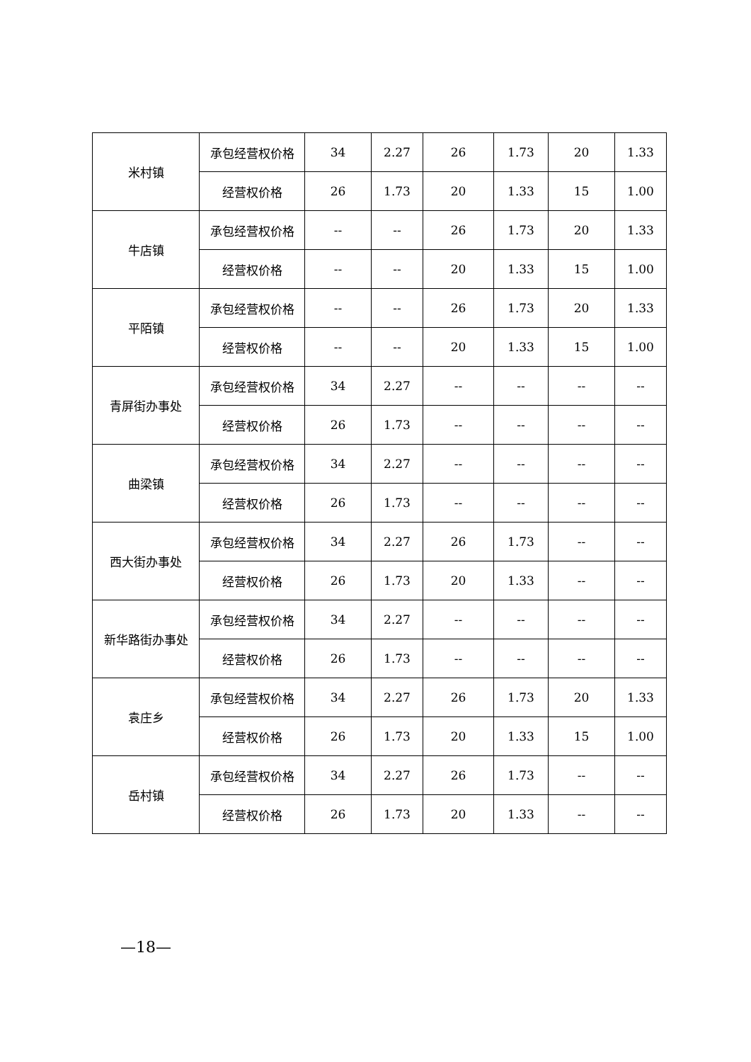| 米村镇 | 承包经营权价格 | 34 | 2.27 | 26 | 1.73 | 20 | 1.33 |
| | 经营权价格 | 26 | 1.73 | 20 | 1.33 | 15 | 1.00 |
| 牛店镇 | 承包经营权价格 | -- | -- | 26 | 1.73 | 20 | 1.33 |
| | 经营权价格 | -- | -- | 20 | 1.33 | 15 | 1.00 |
| 平陌镇 | 承包经营权价格 | -- | -- | 26 | 1.73 | 20 | 1.33 |
| | 经营权价格 | -- | -- | 20 | 1.33 | 15 | 1.00 |
| 青屏街办事处 | 承包经营权价格 | 34 | 2.27 | -- | -- | -- | -- |
| | 经营权价格 | 26 | 1.73 | -- | -- | -- | -- |
| 曲梁镇 | 承包经营权价格 | 34 | 2.27 | -- | -- | -- | -- |
| | 经营权价格 | 26 | 1.73 | -- | -- | -- | -- |
| 西大街办事处 | 承包经营权价格 | 34 | 2.27 | 26 | 1.73 | -- | -- |
| | 经营权价格 | 26 | 1.73 | 20 | 1.33 | -- | -- |
| 新华路街办事处 | 承包经营权价格 | 34 | 2.27 | -- | -- | -- | -- |
| | 经营权价格 | 26 | 1.73 | -- | -- | -- | -- |
| 袁庄乡 | 承包经营权价格 | 34 | 2.27 | 26 | 1.73 | 20 | 1.33 |
| | 经营权价格 | 26 | 1.73 | 20 | 1.33 | 15 | 1.00 |
| 岳村镇 | 承包经营权价格 | 34 | 2.27 | 26 | 1.73 | -- | -- |
| | 经营权价格 | 26 | 1.73 | 20 | 1.33 | -- | -- |
—18—